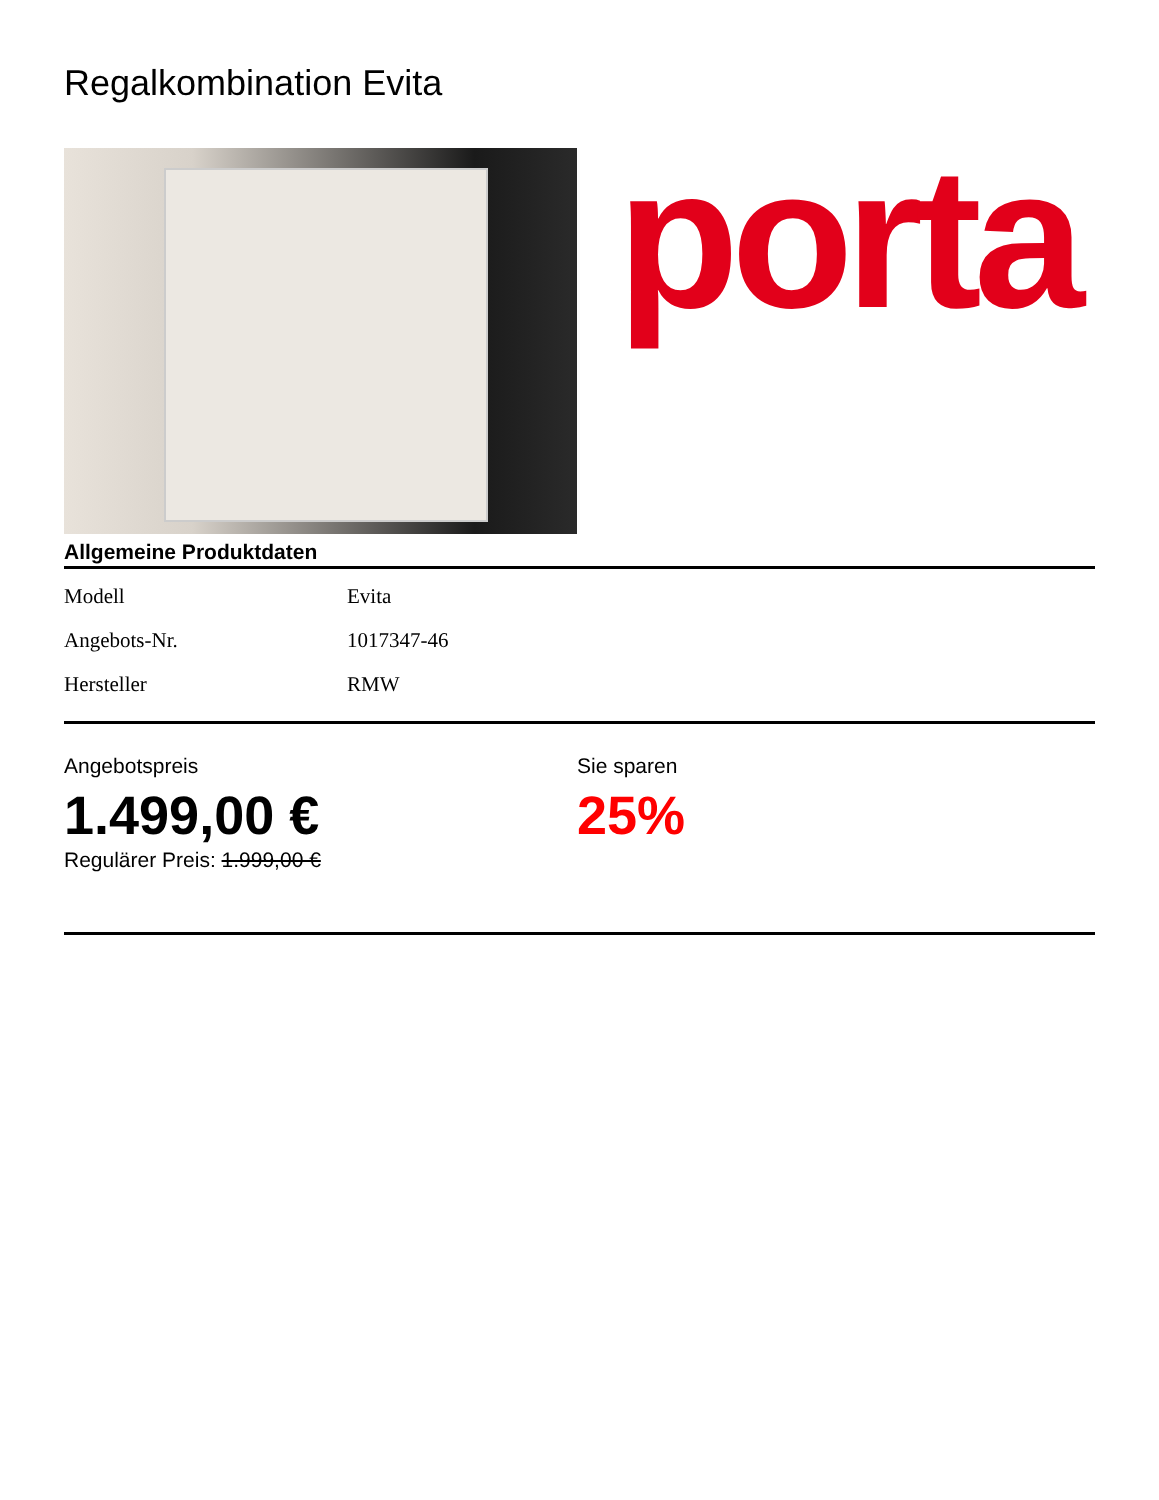Regalkombination Evita
porta
Allgemeine Produktdaten
| Modell | Evita |
| Angebots-Nr. | 1017347-46 |
| Hersteller | RMW |
Angebotspreis
1.499,00 €
Regulärer Preis: 1.999,00 €
Sie sparen
25%